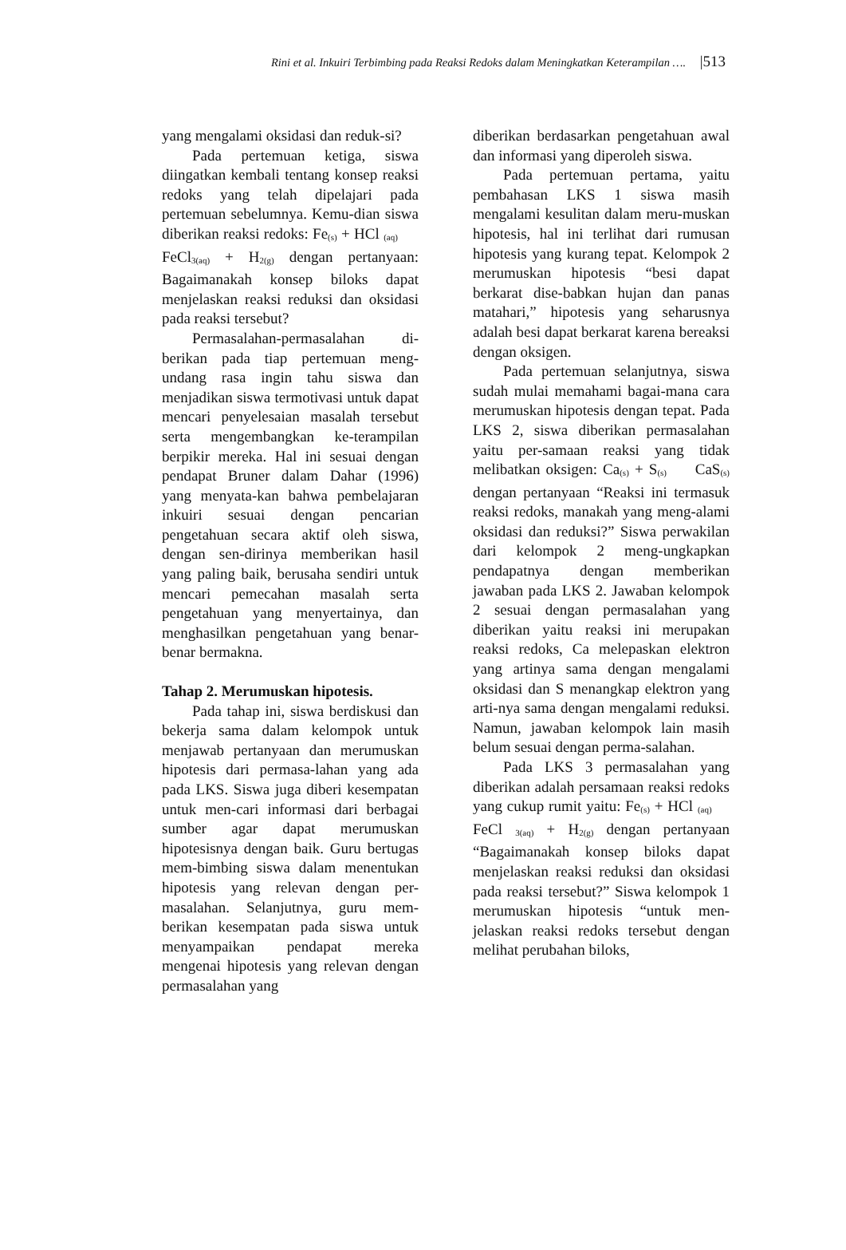Rini et al. Inkuiri Terbimbing pada Reaksi Redoks dalam Meningkatkan Keterampilan …. |513
yang mengalami oksidasi dan reduk-si?
Pada pertemuan ketiga, siswa diingatkan kembali tentang konsep reaksi redoks yang telah dipelajari pada pertemuan sebelumnya. Kemu-dian siswa diberikan reaksi redoks: Fe<sub>(s)</sub> + HCl <sub>(aq)</sub> FeCl<sub>3(aq)</sub> + H<sub>2(g)</sub> dengan pertanyaan: Bagaimanakah konsep biloks dapat menjelaskan reaksi reduksi dan oksidasi pada reaksi tersebut?
Permasalahan-permasalahan di-berikan pada tiap pertemuan meng-undang rasa ingin tahu siswa dan menjadikan siswa termotivasi untuk dapat mencari penyelesaian masalah tersebut serta mengembangkan ke-terampilan berpikir mereka. Hal ini sesuai dengan pendapat Bruner dalam Dahar (1996) yang menyata-kan bahwa pembelajaran inkuiri sesuai dengan pencarian pengetahuan secara aktif oleh siswa, dengan sen-dirinya memberikan hasil yang paling baik, berusaha sendiri untuk mencari pemecahan masalah serta pengetahuan yang menyertainya, dan menghasilkan pengetahuan yang benar-benar bermakna.
Tahap 2. Merumuskan hipotesis.
Pada tahap ini, siswa berdiskusi dan bekerja sama dalam kelompok untuk menjawab pertanyaan dan merumuskan hipotesis dari permasa-lahan yang ada pada LKS. Siswa juga diberi kesempatan untuk men-cari informasi dari berbagai sumber agar dapat merumuskan hipotesisnya dengan baik. Guru bertugas mem-bimbing siswa dalam menentukan hipotesis yang relevan dengan per-masalahan. Selanjutnya, guru mem-berikan kesempatan pada siswa untuk menyampaikan pendapat mereka mengenai hipotesis yang relevan dengan permasalahan yang
diberikan berdasarkan pengetahuan awal dan informasi yang diperoleh siswa.
Pada pertemuan pertama, yaitu pembahasan LKS 1 siswa masih mengalami kesulitan dalam meru-muskan hipotesis, hal ini terlihat dari rumusan hipotesis yang kurang tepat. Kelompok 2 merumuskan hipotesis “besi dapat berkarat dise-babkan hujan dan panas matahari,” hipotesis yang seharusnya adalah besi dapat berkarat karena bereaksi dengan oksigen.
Pada pertemuan selanjutnya, siswa sudah mulai memahami bagai-mana cara merumuskan hipotesis dengan tepat. Pada LKS 2, siswa diberikan permasalahan yaitu per-samaan reaksi yang tidak melibatkan oksigen: Ca<sub>(s)</sub> + S<sub>(s)</sub> CaS<sub>(s)</sub> dengan pertanyaan “Reaksi ini termasuk reaksi redoks, manakah yang meng-alami oksidasi dan reduksi?” Siswa perwakilan dari kelompok 2 meng-ungkapkan pendapatnya dengan memberikan jawaban pada LKS 2. Jawaban kelompok 2 sesuai dengan permasalahan yang diberikan yaitu reaksi ini merupakan reaksi redoks, Ca melepaskan elektron yang artinya sama dengan mengalami oksidasi dan S menangkap elektron yang arti-nya sama dengan mengalami reduksi. Namun, jawaban kelompok lain masih belum sesuai dengan perma-salahan.
Pada LKS 3 permasalahan yang diberikan adalah persamaan reaksi redoks yang cukup rumit yaitu: Fe<sub>(s)</sub> + HCl <sub>(aq)</sub> FeCl <sub>3(aq)</sub> + H<sub>2(g)</sub> dengan pertanyaan “Bagaimanakah konsep biloks dapat menjelaskan reaksi reduksi dan oksidasi pada reaksi tersebut?” Siswa kelompok 1 merumuskan hipotesis “untuk men-jelaskan reaksi redoks tersebut dengan melihat perubahan biloks,